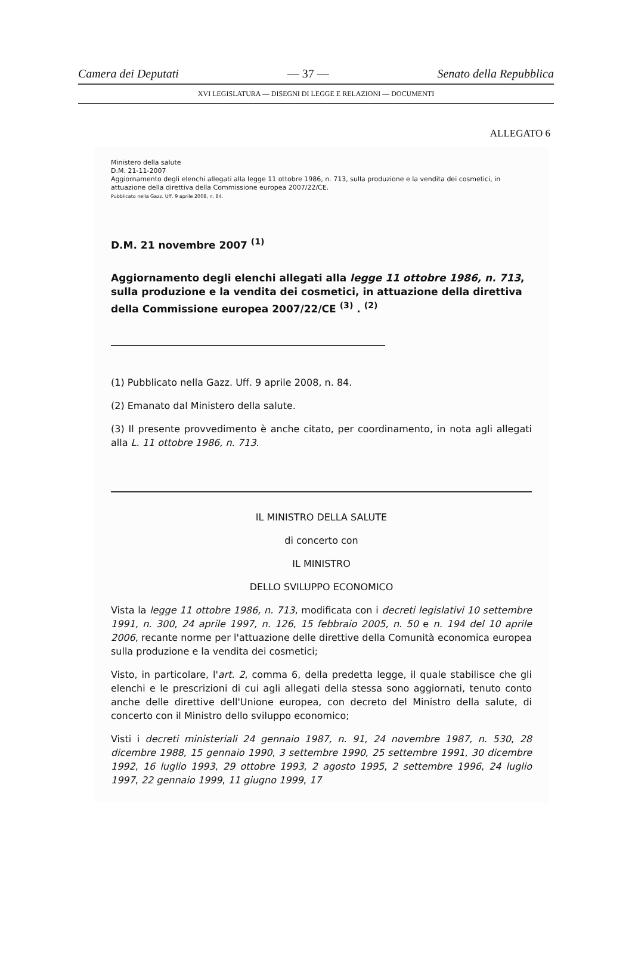Camera dei Deputati — 37 — Senato della Repubblica
XVI LEGISLATURA — DISEGNI DI LEGGE E RELAZIONI — DOCUMENTI
ALLEGATO 6
Ministero della salute
D.M. 21-11-2007
Aggiornamento degli elenchi allegati alla legge 11 ottobre 1986, n. 713, sulla produzione e la vendita dei cosmetici, in attuazione della direttiva della Commissione europea 2007/22/CE.
Pubblicato nella Gazz. Uff. 9 aprile 2008, n. 84.
D.M. 21 novembre 2007 <sup>(1)</sup>
Aggiornamento degli elenchi allegati alla legge 11 ottobre 1986, n. 713, sulla produzione e la vendita dei cosmetici, in attuazione della direttiva della Commissione europea 2007/22/CE <sup>(3)</sup> . <sup>(2)</sup>
(1) Pubblicato nella Gazz. Uff. 9 aprile 2008, n. 84.
(2) Emanato dal Ministero della salute.
(3) Il presente provvedimento è anche citato, per coordinamento, in nota agli allegati alla L. 11 ottobre 1986, n. 713.
IL MINISTRO DELLA SALUTE
di concerto con
IL MINISTRO
DELLO SVILUPPO ECONOMICO
Vista la legge 11 ottobre 1986, n. 713, modificata con i decreti legislativi 10 settembre 1991, n. 300, 24 aprile 1997, n. 126, 15 febbraio 2005, n. 50 e n. 194 del 10 aprile 2006, recante norme per l'attuazione delle direttive della Comunità economica europea sulla produzione e la vendita dei cosmetici;
Visto, in particolare, l'art. 2, comma 6, della predetta legge, il quale stabilisce che gli elenchi e le prescrizioni di cui agli allegati della stessa sono aggiornati, tenuto conto anche delle direttive dell'Unione europea, con decreto del Ministro della salute, di concerto con il Ministro dello sviluppo economico;
Visti i decreti ministeriali 24 gennaio 1987, n. 91, 24 novembre 1987, n. 530, 28 dicembre 1988, 15 gennaio 1990, 3 settembre 1990, 25 settembre 1991, 30 dicembre 1992, 16 luglio 1993, 29 ottobre 1993, 2 agosto 1995, 2 settembre 1996, 24 luglio 1997, 22 gennaio 1999, 11 giugno 1999, 17